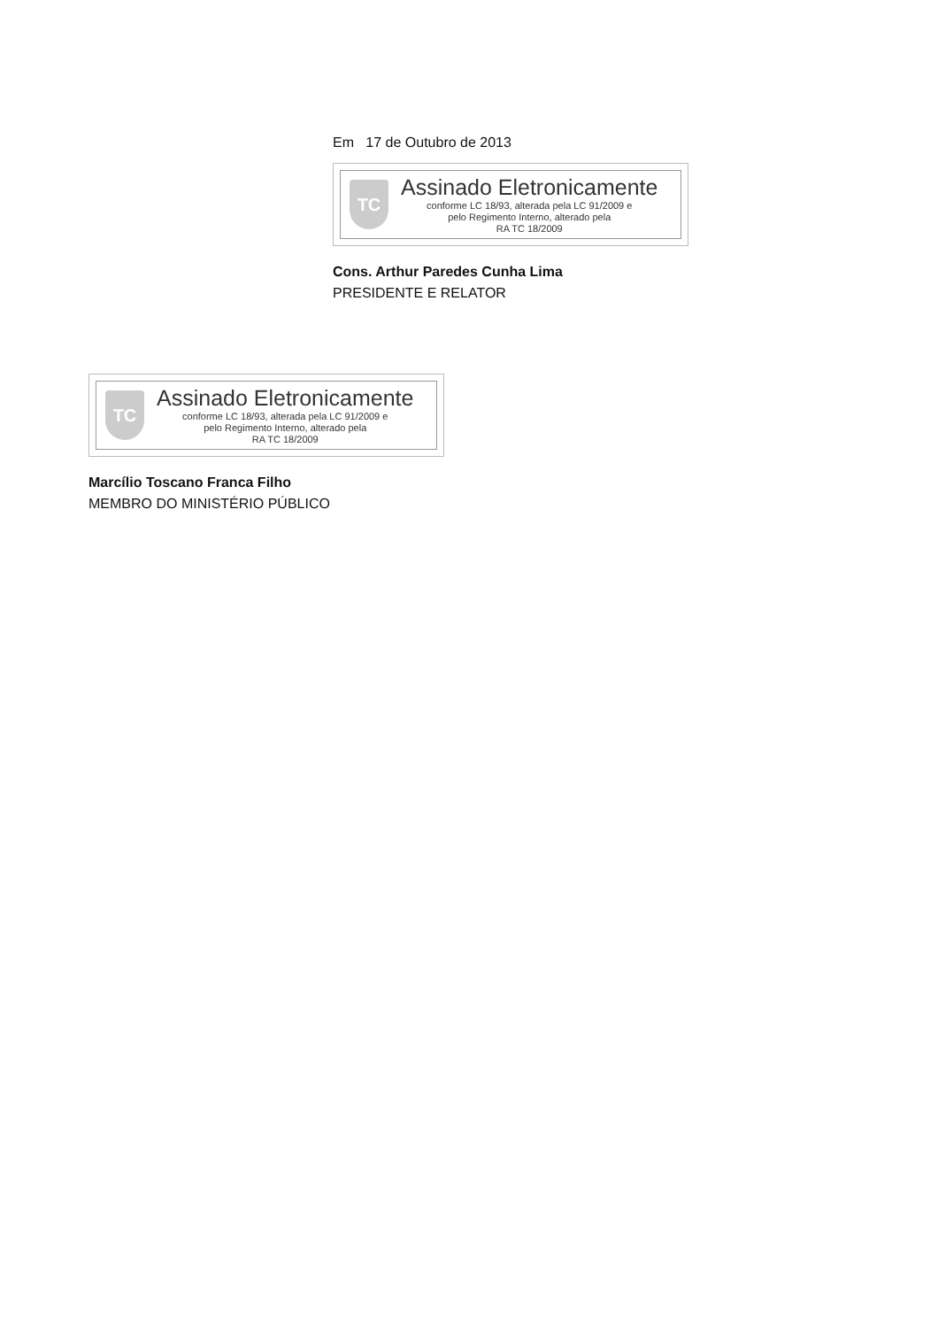Em 17 de Outubro de 2013
TC
Assinado Eletronicamente
conforme LC 18/93, alterada pela LC 91/2009 e
pelo Regimento Interno, alterado pela
RA TC 18/2009
Cons. Arthur Paredes Cunha Lima
PRESIDENTE E RELATOR
TC
Assinado Eletronicamente
conforme LC 18/93, alterada pela LC 91/2009 e
pelo Regimento Interno, alterado pela
RA TC 18/2009
Marcílio Toscano Franca Filho
MEMBRO DO MINISTÉRIO PÚBLICO